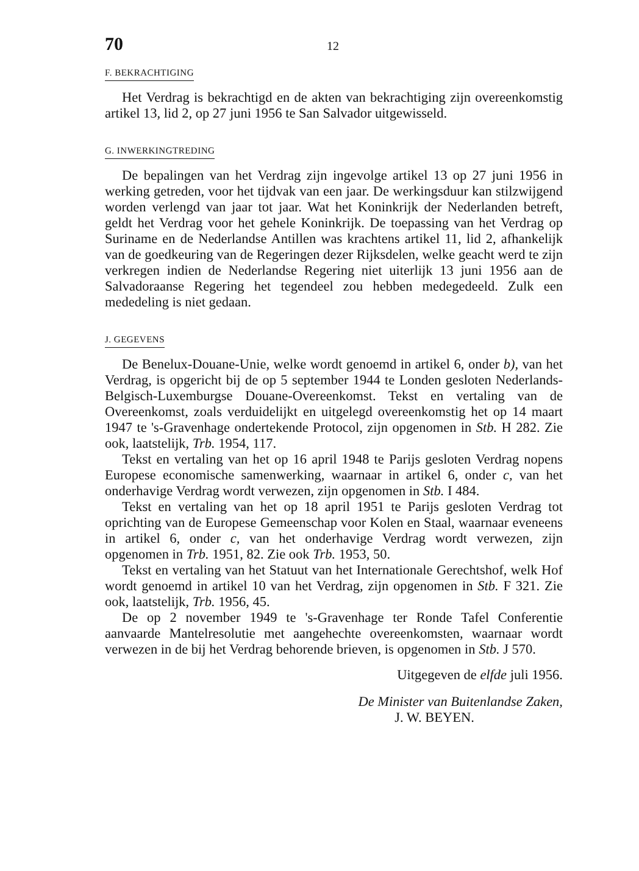70 12
F. BEKRACHTIGING
Het Verdrag is bekrachtigd en de akten van bekrachtiging zijn overeenkomstig artikel 13, lid 2, op 27 juni 1956 te San Salvador uitgewisseld.
G. INWERKINGTREDING
De bepalingen van het Verdrag zijn ingevolge artikel 13 op 27 juni 1956 in werking getreden, voor het tijdvak van een jaar. De werkingsduur kan stilzwijgend worden verlengd van jaar tot jaar. Wat het Koninkrijk der Nederlanden betreft, geldt het Verdrag voor het gehele Koninkrijk. De toepassing van het Verdrag op Suriname en de Nederlandse Antillen was krachtens artikel 11, lid 2, afhankelijk van de goedkeuring van de Regeringen dezer Rijksdelen, welke geacht werd te zijn verkregen indien de Nederlandse Regering niet uiterlijk 13 juni 1956 aan de Salvadoraanse Regering het tegendeel zou hebben medegedeeld. Zulk een mededeling is niet gedaan.
J. GEGEVENS
De Benelux-Douane-Unie, welke wordt genoemd in artikel 6, onder b), van het Verdrag, is opgericht bij de op 5 september 1944 te Londen gesloten Nederlands-Belgisch-Luxemburgse Douane-Overeenkomst. Tekst en vertaling van de Overeenkomst, zoals verduidelijkt en uitgelegd overeenkomstig het op 14 maart 1947 te 's-Gravenhage ondertekende Protocol, zijn opgenomen in Stb. H 282. Zie ook, laatstelijk, Trb. 1954, 117.
Tekst en vertaling van het op 16 april 1948 te Parijs gesloten Verdrag nopens Europese economische samenwerking, waarnaar in artikel 6, onder c, van het onderhavige Verdrag wordt verwezen, zijn opgenomen in Stb. I 484.
Tekst en vertaling van het op 18 april 1951 te Parijs gesloten Verdrag tot oprichting van de Europese Gemeenschap voor Kolen en Staal, waarnaar eveneens in artikel 6, onder c, van het onderhavige Verdrag wordt verwezen, zijn opgenomen in Trb. 1951, 82. Zie ook Trb. 1953, 50.
Tekst en vertaling van het Statuut van het Internationale Gerechtshof, welk Hof wordt genoemd in artikel 10 van het Verdrag, zijn opgenomen in Stb. F 321. Zie ook, laatstelijk, Trb. 1956, 45.
De op 2 november 1949 te 's-Gravenhage ter Ronde Tafel Conferentie aanvaarde Mantelresolutie met aangehechte overeenkomsten, waarnaar wordt verwezen in de bij het Verdrag behorende brieven, is opgenomen in Stb. J 570.
Uitgegeven de elfde juli 1956.
De Minister van Buitenlandse Zaken,
J. W. BEYEN.